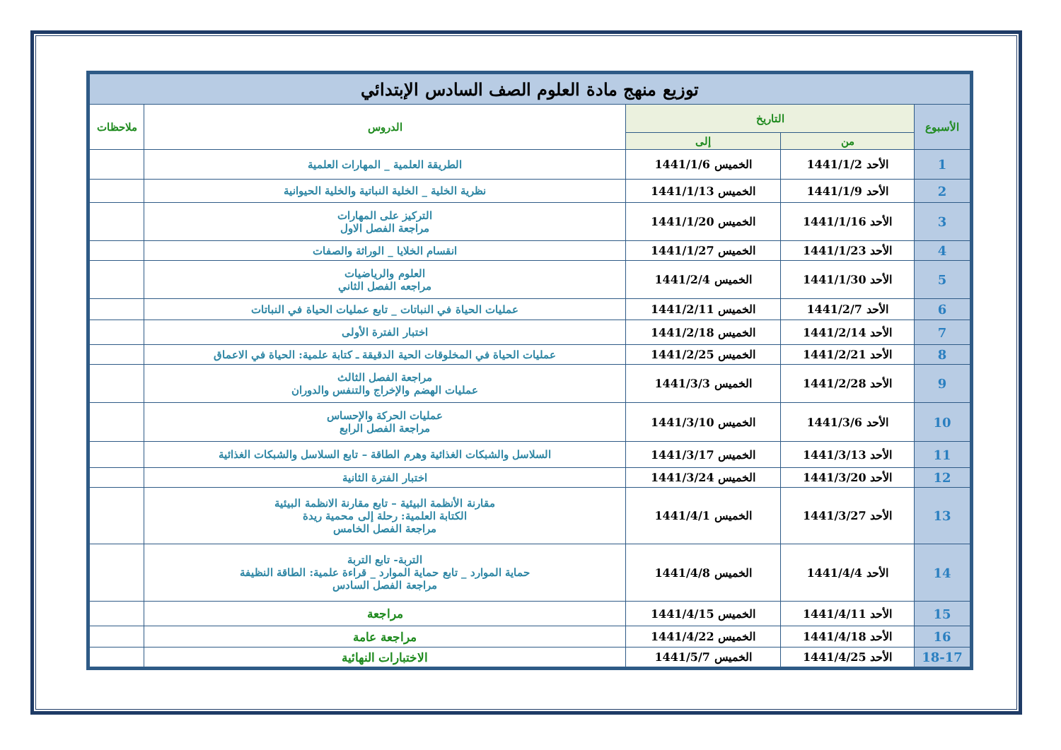| توزيع منهج مادة العلوم الصف السادس الإبتدائي | | | | |
| --- | --- | --- | --- | --- |
| الأسبوع | التاريخ | | الدروس | ملاحظات |
| | من | إلى | | |
| 1 | الأحد 1441/1/2 | الخميس 1441/1/6 | الطريقة العلمية _ المهارات العلمية | |
| 2 | الأحد 1441/1/9 | الخميس 1441/1/13 | نظرية الخلية _ الخلية النباتية والخلية الحيوانية | |
| 3 | الأحد 1441/1/16 | الخميس 1441/1/20 | التركيز على المهارات مراجعة الفصل الاول | |
| 4 | الأحد 1441/1/23 | الخميس 1441/1/27 | انقسام الخلايا _ الوراثة والصفات | |
| 5 | الأحد 1441/1/30 | الخميس 1441/2/4 | العلوم والرياضيات مراجعه الفصل الثاني | |
| 6 | الأحد 1441/2/7 | الخميس 1441/2/11 | عمليات الحياة في النباتات _ تابع عمليات الحياة في النباتات | |
| 7 | الأحد 1441/2/14 | الخميس 1441/2/18 | اختبار الفترة الأولى | |
| 8 | الأحد 1441/2/21 | الخميس 1441/2/25 | عمليات الحياة في المخلوقات الحية الدقيقة ـ كتابة علمية: الحياة في الاعماق | |
| 9 | الأحد 1441/2/28 | الخميس 1441/3/3 | مراجعة الفصل الثالث عمليات الهضم والإخراج والتنفس والدوران | |
| 10 | الأحد 1441/3/6 | الخميس 1441/3/10 | عمليات الحركة والإحساس مراجعة الفصل الرابع | |
| 11 | الأحد 1441/3/13 | الخميس 1441/3/17 | السلاسل والشبكات الغذائية وهرم الطاقة – تابع السلاسل والشبكات الغذائية | |
| 12 | الأحد 1441/3/20 | الخميس 1441/3/24 | اختبار الفترة الثانية | |
| 13 | الأحد 1441/3/27 | الخميس 1441/4/1 | مقارنة الأنظمة البيئية – تابع مقارنة الانظمة البيئية الكتابة العلمية: رحلة إلى محمية ريدة مراجعة الفصل الخامس | |
| 14 | الأحد 1441/4/4 | الخميس 1441/4/8 | التربة- تابع التربة حماية الموارد _ تابع حماية الموارد _ قراءة علمية: الطاقة النظيفة مراجعة الفصل السادس | |
| 15 | الأحد 1441/4/11 | الخميس 1441/4/15 | مراجعة | |
| 16 | الأحد 1441/4/18 | الخميس 1441/4/22 | مراجعة عامة | |
| 18-17 | الأحد 1441/4/25 | الخميس 1441/5/7 | الاختبارات النهائية | |